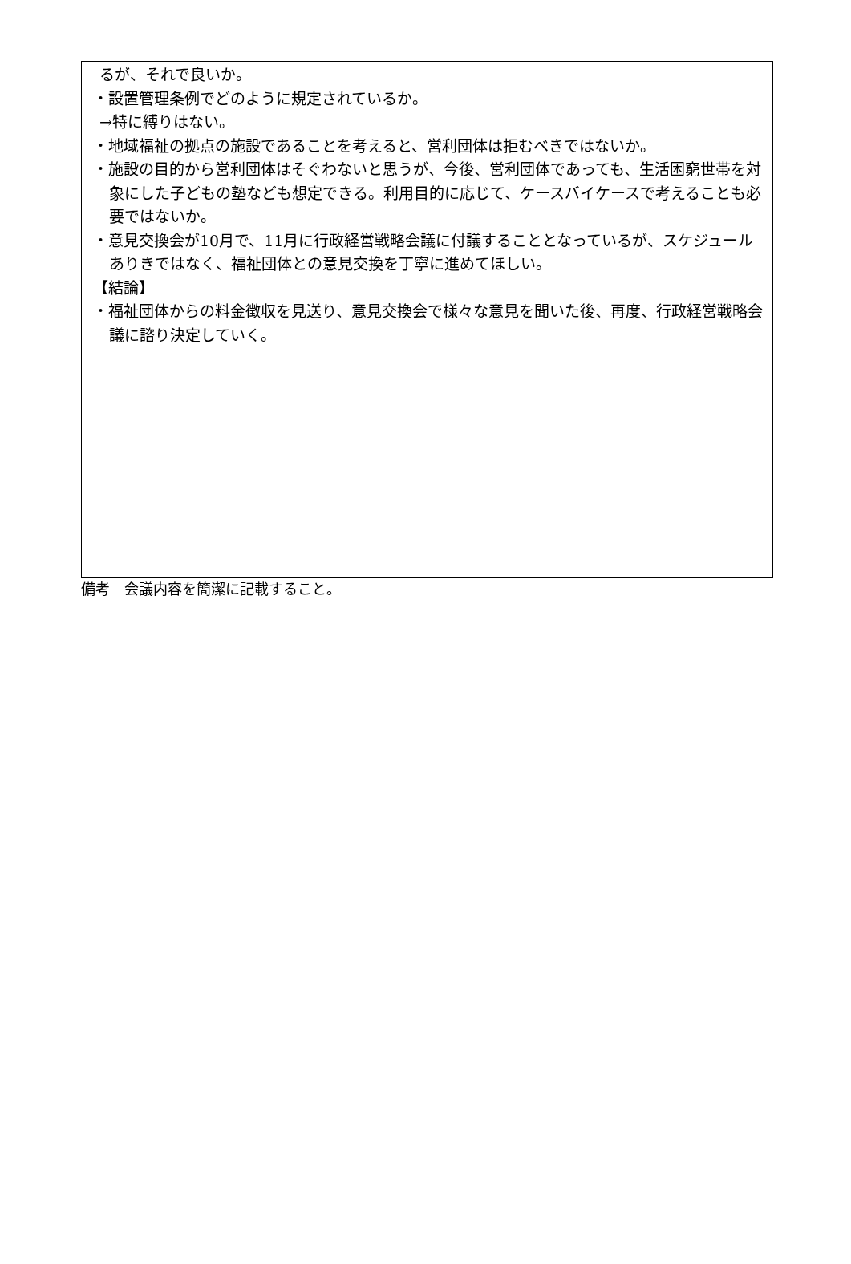るが、それで良いか。
・設置管理条例でどのように規定されているか。
→特に縛りはない。
・地域福祉の拠点の施設であることを考えると、営利団体は拒むべきではないか。
・施設の目的から営利団体はそぐわないと思うが、今後、営利団体であっても、生活困窮世帯を対象にした子どもの塾なども想定できる。利用目的に応じて、ケースバイケースで考えることも必要ではないか。
・意見交換会が10月で、11月に行政経営戦略会議に付議することとなっているが、スケジュールありきではなく、福祉団体との意見交換を丁寧に進めてほしい。
【結論】
・福祉団体からの料金徴収を見送り、意見交換会で様々な意見を聞いた後、再度、行政経営戦略会議に諮り決定していく。
備考　会議内容を簡潔に記載すること。